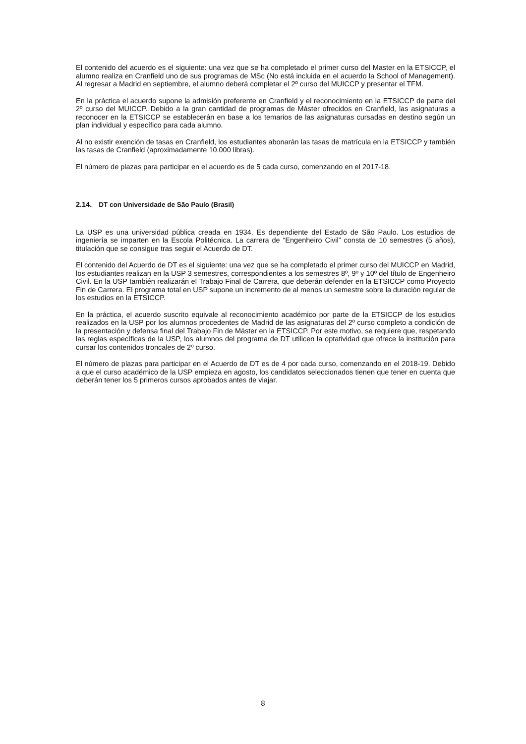El contenido del acuerdo es el siguiente: una vez que se ha completado el primer curso del Master en la ETSICCP, el alumno realiza en Cranfield uno de sus programas de MSc (No está incluida en el acuerdo la School of Management). Al regresar a Madrid en septiembre, el alumno deberá completar el 2º curso del MUICCP y presentar el TFM.
En la práctica el acuerdo supone la admisión preferente en Cranfield y el reconocimiento en la ETSICCP de parte del 2º curso del MUICCP. Debido a la gran cantidad de programas de Máster ofrecidos en Cranfield, las asignaturas a reconocer en la ETSICCP se establecerán en base a los temarios de las asignaturas cursadas en destino según un plan individual y específico para cada alumno.
Al no existir exención de tasas en Cranfield, los estudiantes abonarán las tasas de matrícula en la ETSICCP y también las tasas de Cranfield (aproximadamente 10.000 libras).
El número de plazas para participar en el acuerdo es de 5 cada curso, comenzando en el 2017-18.
2.14. DT con Universidade de São Paulo (Brasil)
La USP es una universidad pública creada en 1934. Es dependiente del Estado de São Paulo. Los estudios de ingeniería se imparten en la Escola Politécnica. La carrera de “Engenheiro Civil” consta de 10 semestres (5 años), titulación que se consigue tras seguir el Acuerdo de DT.
El contenido del Acuerdo de DT es el siguiente: una vez que se ha completado el primer curso del MUICCP en Madrid, los estudiantes realizan en la USP 3 semestres, correspondientes a los semestres 8º, 9º y 10º del título de Engenheiro Civil. En la USP también realizarán el Trabajo Final de Carrera, que deberán defender en la ETSICCP como Proyecto Fin de Carrera. El programa total en USP supone un incremento de al menos un semestre sobre la duración regular de los estudios en la ETSICCP.
En la práctica, el acuerdo suscrito equivale al reconocimiento académico por parte de la ETSICCP de los estudios realizados en la USP por los alumnos procedentes de Madrid de las asignaturas del 2º curso completo a condición de la presentación y defensa final del Trabajo Fin de Máster en la ETSICCP. Por este motivo, se requiere que, respetando las reglas específicas de la USP, los alumnos del programa de DT utilicen la optatividad que ofrece la institución para cursar los contenidos troncales de 2º curso.
El número de plazas para participar en el Acuerdo de DT es de 4 por cada curso, comenzando en el 2018-19. Debido a que el curso académico de la USP empieza en agosto, los candidatos seleccionados tienen que tener en cuenta que deberán tener los 5 primeros cursos aprobados antes de viajar.
8